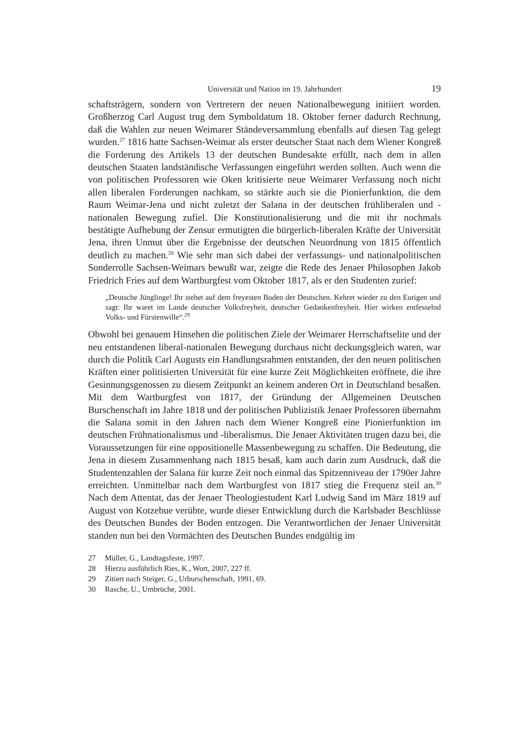Universität und Nation im 19. Jahrhundert 19
schaftsträgern, sondern von Vertretern der neuen Nationalbewegung initiiert worden. Großherzog Carl August trug dem Symboldatum 18. Oktober ferner dadurch Rechnung, daß die Wahlen zur neuen Weimarer Ständeversammlung ebenfalls auf diesen Tag gelegt wurden.<sup>27</sup> 1816 hatte Sachsen-Weimar als erster deutscher Staat nach dem Wiener Kongreß die Forderung des Artikels 13 der deutschen Bundesakte erfüllt, nach dem in allen deutschen Staaten landständische Verfassungen eingeführt werden sollten. Auch wenn die von politischen Professoren wie Oken kritisierte neue Weimarer Verfassung noch nicht allen liberalen Forderungen nachkam, so stärkte auch sie die Pionierfunktion, die dem Raum Weimar-Jena und nicht zuletzt der Salana in der deutschen frühliberalen und -nationalen Bewegung zufiel. Die Konstitutionalisierung und die mit ihr nochmals bestätigte Aufhebung der Zensur ermutigten die bürgerlich-liberalen Kräfte der Universität Jena, ihren Unmut über die Ergebnisse der deutschen Neuordnung von 1815 öffentlich deutlich zu machen.<sup>28</sup> Wie sehr man sich dabei der verfassungs- und nationalpolitischen Sonderrolle Sachsen-Weimars bewußt war, zeigte die Rede des Jenaer Philosophen Jakob Friedrich Fries auf dem Wartburgfest vom Oktober 1817, als er den Studenten zurief:
„Deutsche Jünglinge! Ihr stehet auf dem freyesten Boden der Deutschen. Kehret wieder zu den Eurigen und sagt: Ihr waret im Lande deutscher Volksfreyheit, deutscher Gedankenfreyheit. Hier wirken entfesselnd Volks- und Fürstenwille“.<sup>29</sup>
Obwohl bei genauem Hinsehen die politischen Ziele der Weimarer Herrschaftselite und der neu entstandenen liberal-nationalen Bewegung durchaus nicht deckungsgleich waren, war durch die Politik Carl Augusts ein Handlungsrahmen entstanden, der den neuen politischen Kräften einer politisierten Universität für eine kurze Zeit Möglichkeiten eröffnete, die ihre Gesinnungsgenossen zu diesem Zeitpunkt an keinem anderen Ort in Deutschland besaßen. Mit dem Wartburgfest von 1817, der Gründung der Allgemeinen Deutschen Burschenschaft im Jahre 1818 und der politischen Publizistik Jenaer Professoren übernahm die Salana somit in den Jahren nach dem Wiener Kongreß eine Pionierfunktion im deutschen Frühnationalismus und -liberalismus. Die Jenaer Aktivitäten trugen dazu bei, die Voraussetzungen für eine oppositionelle Massenbewegung zu schaffen. Die Bedeutung, die Jena in diesem Zusammenhang nach 1815 besaß, kam auch darin zum Ausdruck, daß die Studentenzahlen der Salana für kurze Zeit noch einmal das Spitzenniveau der 1790er Jahre erreichten. Unmittelbar nach dem Wartburgfest von 1817 stieg die Frequenz steil an.<sup>30</sup> Nach dem Attentat, das der Jenaer Theologiestudent Karl Ludwig Sand im März 1819 auf August von Kotzebue verübte, wurde dieser Entwicklung durch die Karlsbader Beschlüsse des Deutschen Bundes der Boden entzogen. Die Verantwortlichen der Jenaer Universität standen nun bei den Vormächten des Deutschen Bundes endgültig im
27 Müller, G., Landtagsfeste, 1997.
28 Hierzu ausführlich Ries, K., Wort, 2007, 227 ff.
29 Zitiert nach Steiger, G., Urburschenschaft, 1991, 69.
30 Rasche, U., Umbrüche, 2001.